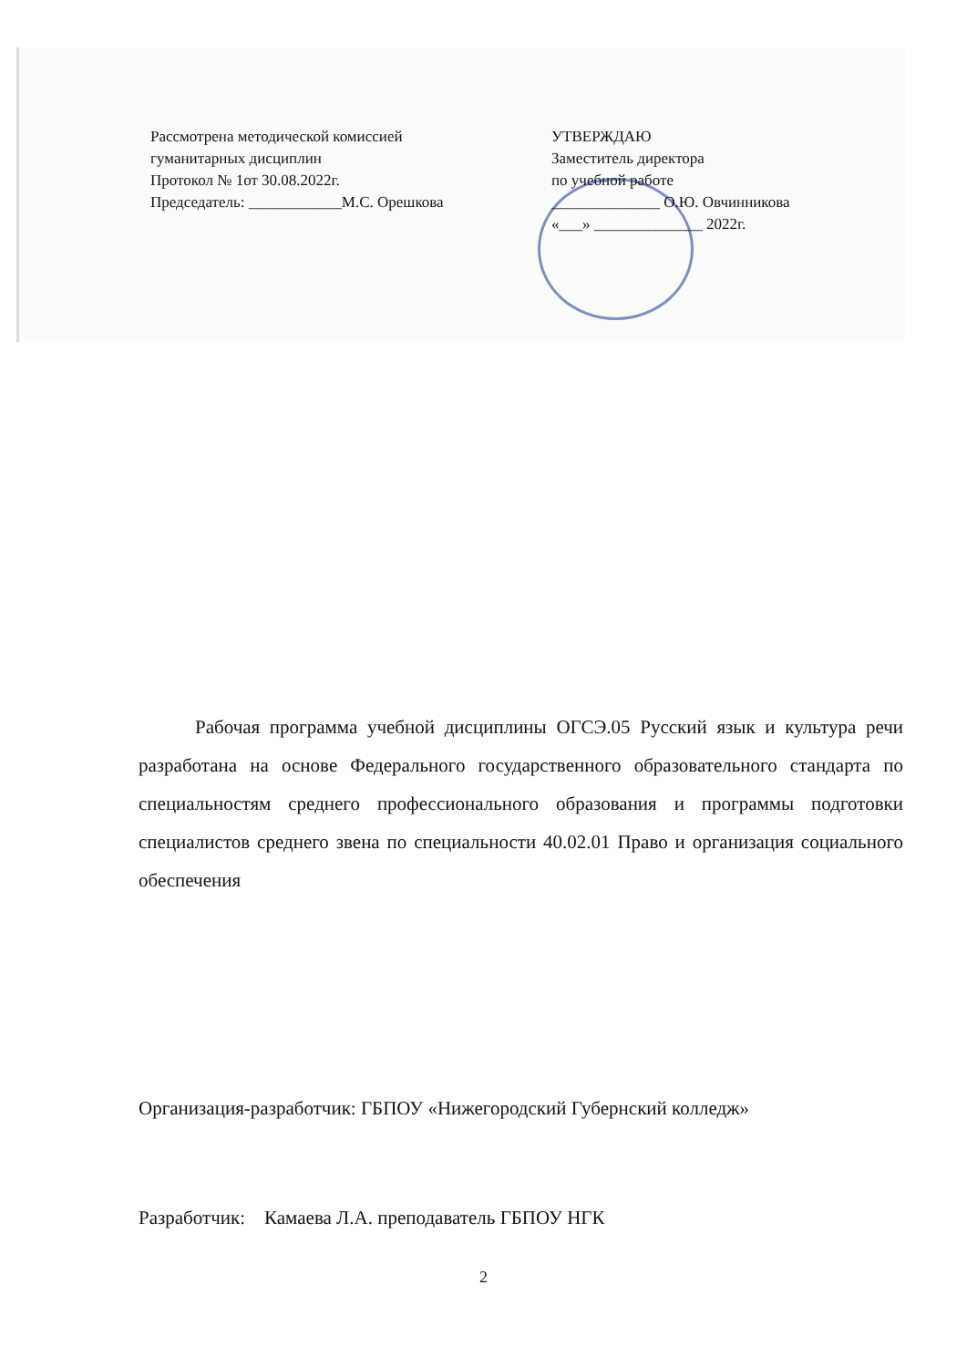Рассмотрена методической комиссией
гуманитарных дисциплин
Протокол № 1от 30.08.2022г.
Председатель: ____________М.С. Орешкова
УТВЕРЖДАЮ
Заместитель директора
по учебной работе
______________ О.Ю. Овчинникова
«___» ______________ 2022г.
Рабочая программа учебной дисциплины ОГСЭ.05 Русский язык и культура речи разработана на основе Федерального государственного образовательного стандарта по специальностям среднего профессионального образования и программы подготовки специалистов среднего звена по специальности 40.02.01 Право и организация социального обеспечения
Организация-разработчик: ГБПОУ «Нижегородский Губернский колледж»
Разработчик: Камаева Л.А. преподаватель ГБПОУ НГК
2